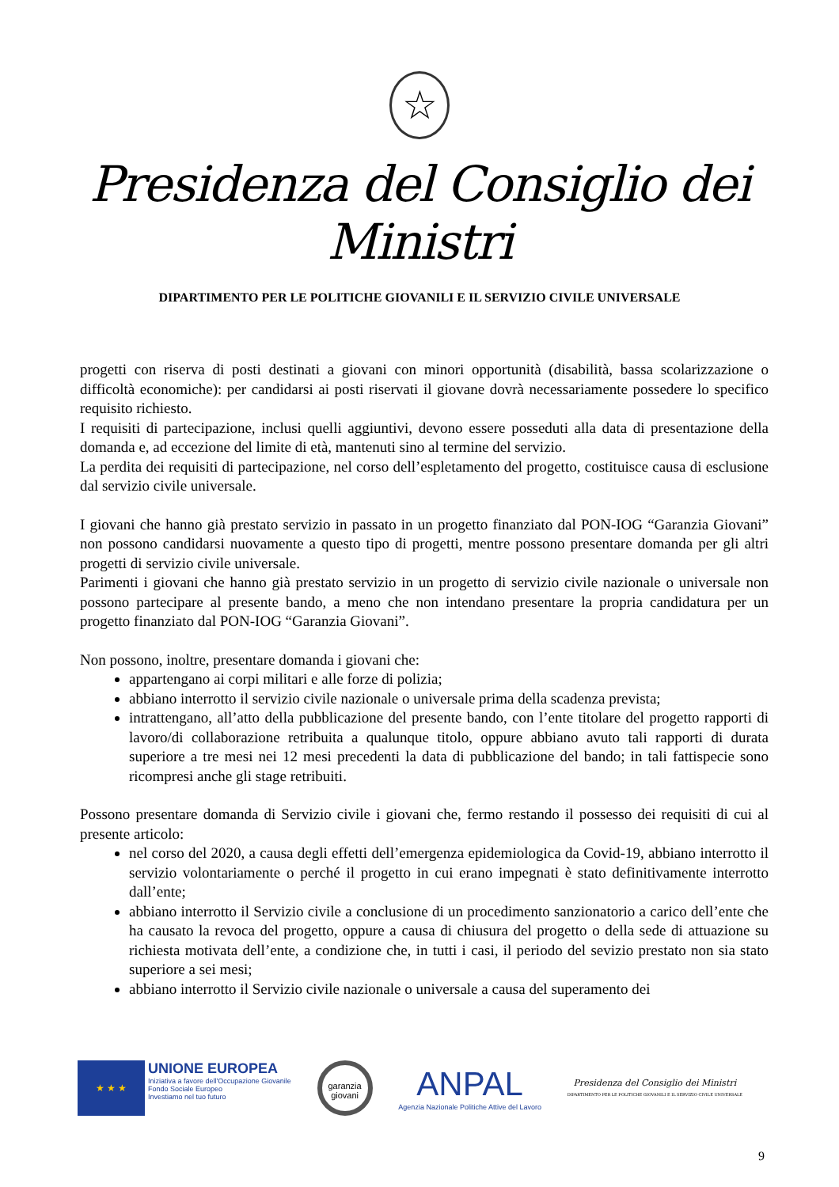☆
Presidenza del Consiglio dei Ministri
DIPARTIMENTO PER LE POLITICHE GIOVANILI E IL SERVIZIO CIVILE UNIVERSALE
progetti con riserva di posti destinati a giovani con minori opportunità (disabilità, bassa scolarizzazione o difficoltà economiche): per candidarsi ai posti riservati il giovane dovrà necessariamente possedere lo specifico requisito richiesto.
I requisiti di partecipazione, inclusi quelli aggiuntivi, devono essere posseduti alla data di presentazione della domanda e, ad eccezione del limite di età, mantenuti sino al termine del servizio.
La perdita dei requisiti di partecipazione, nel corso dell’espletamento del progetto, costituisce causa di esclusione dal servizio civile universale.
I giovani che hanno già prestato servizio in passato in un progetto finanziato dal PON-IOG “Garanzia Giovani” non possono candidarsi nuovamente a questo tipo di progetti, mentre possono presentare domanda per gli altri progetti di servizio civile universale.
Parimenti i giovani che hanno già prestato servizio in un progetto di servizio civile nazionale o universale non possono partecipare al presente bando, a meno che non intendano presentare la propria candidatura per un progetto finanziato dal PON-IOG “Garanzia Giovani”.
Non possono, inoltre, presentare domanda i giovani che:
appartengano ai corpi militari e alle forze di polizia;
abbiano interrotto il servizio civile nazionale o universale prima della scadenza prevista;
intrattengano, all’atto della pubblicazione del presente bando, con l’ente titolare del progetto rapporti di lavoro/di collaborazione retribuita a qualunque titolo, oppure abbiano avuto tali rapporti di durata superiore a tre mesi nei 12 mesi precedenti la data di pubblicazione del bando; in tali fattispecie sono ricompresi anche gli stage retribuiti.
Possono presentare domanda di Servizio civile i giovani che, fermo restando il possesso dei requisiti di cui al presente articolo:
nel corso del 2020, a causa degli effetti dell’emergenza epidemiologica da Covid-19, abbiano interrotto il servizio volontariamente o perché il progetto in cui erano impegnati è stato definitivamente interrotto dall’ente;
abbiano interrotto il Servizio civile a conclusione di un procedimento sanzionatorio a carico dell’ente che ha causato la revoca del progetto, oppure a causa di chiusura del progetto o della sede di attuazione su richiesta motivata dell’ente, a condizione che, in tutti i casi, il periodo del sevizio prestato non sia stato superiore a sei mesi;
abbiano interrotto il Servizio civile nazionale o universale a causa del superamento dei
★ ★ ★
UNIONE EUROPEA
Iniziativa a favore dell'Occupazione Giovanile
Fondo Sociale Europeo
Investiamo nel tuo futuro
garanzia
giovani
ANPAL
Agenzia Nazionale Politiche Attive del Lavoro
Presidenza del Consiglio dei Ministri
DIPARTIMENTO PER LE POLITICHE GIOVANILI E IL SERVIZIO CIVILE UNIVERSALE
9